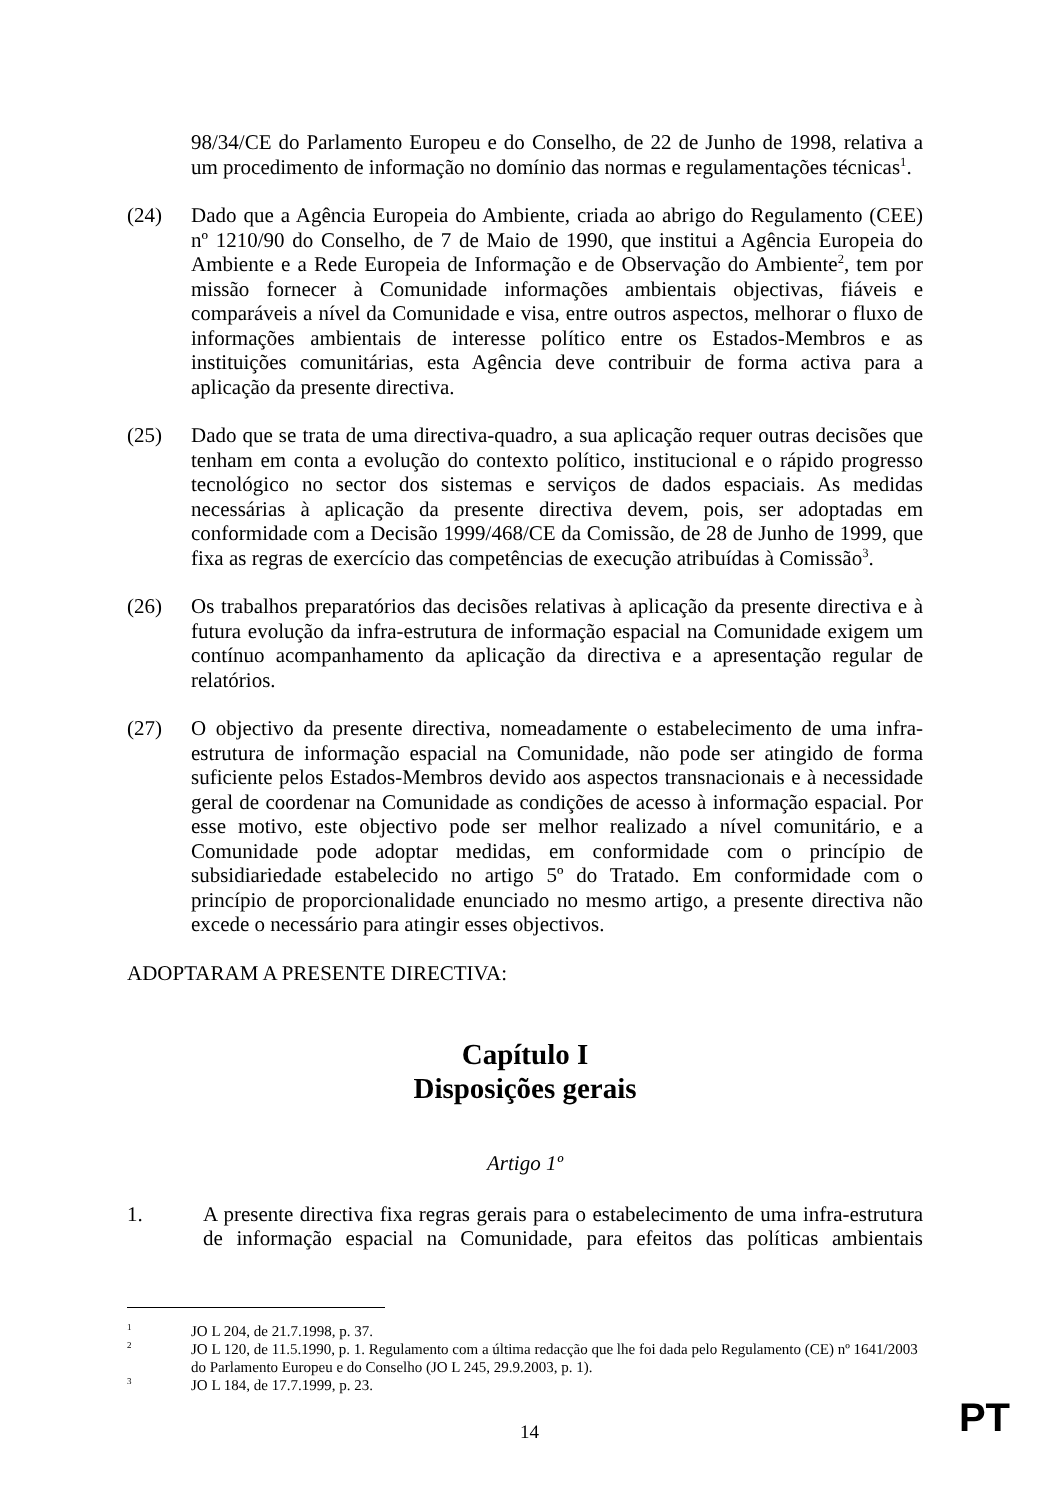98/34/CE do Parlamento Europeu e do Conselho, de 22 de Junho de 1998, relativa a um procedimento de informação no domínio das normas e regulamentações técnicas<sup>1</sup>.
(24) Dado que a Agência Europeia do Ambiente, criada ao abrigo do Regulamento (CEE) nº 1210/90 do Conselho, de 7 de Maio de 1990, que institui a Agência Europeia do Ambiente e a Rede Europeia de Informação e de Observação do Ambiente<sup>2</sup>, tem por missão fornecer à Comunidade informações ambientais objectivas, fiáveis e comparáveis a nível da Comunidade e visa, entre outros aspectos, melhorar o fluxo de informações ambientais de interesse político entre os Estados-Membros e as instituições comunitárias, esta Agência deve contribuir de forma activa para a aplicação da presente directiva.
(25) Dado que se trata de uma directiva-quadro, a sua aplicação requer outras decisões que tenham em conta a evolução do contexto político, institucional e o rápido progresso tecnológico no sector dos sistemas e serviços de dados espaciais. As medidas necessárias à aplicação da presente directiva devem, pois, ser adoptadas em conformidade com a Decisão 1999/468/CE da Comissão, de 28 de Junho de 1999, que fixa as regras de exercício das competências de execução atribuídas à Comissão<sup>3</sup>.
(26) Os trabalhos preparatórios das decisões relativas à aplicação da presente directiva e à futura evolução da infra-estrutura de informação espacial na Comunidade exigem um contínuo acompanhamento da aplicação da directiva e a apresentação regular de relatórios.
(27) O objectivo da presente directiva, nomeadamente o estabelecimento de uma infra-estrutura de informação espacial na Comunidade, não pode ser atingido de forma suficiente pelos Estados-Membros devido aos aspectos transnacionais e à necessidade geral de coordenar na Comunidade as condições de acesso à informação espacial. Por esse motivo, este objectivo pode ser melhor realizado a nível comunitário, e a Comunidade pode adoptar medidas, em conformidade com o princípio de subsidiariedade estabelecido no artigo 5º do Tratado. Em conformidade com o princípio de proporcionalidade enunciado no mesmo artigo, a presente directiva não excede o necessário para atingir esses objectivos.
ADOPTARAM A PRESENTE DIRECTIVA:
Capítulo I
Disposições gerais
Artigo 1º
1. A presente directiva fixa regras gerais para o estabelecimento de uma infra-estrutura de informação espacial na Comunidade, para efeitos das políticas ambientais
<sup>1</sup>
JO L 204, de 21.7.1998, p. 37.
<sup>2</sup>
JO L 120, de 11.5.1990, p. 1. Regulamento com a última redacção que lhe foi dada pelo Regulamento (CE) nº 1641/2003 do Parlamento Europeu e do Conselho (JO L 245, 29.9.2003, p. 1).
<sup>3</sup>
JO L 184, de 17.7.1999, p. 23.
14 PT